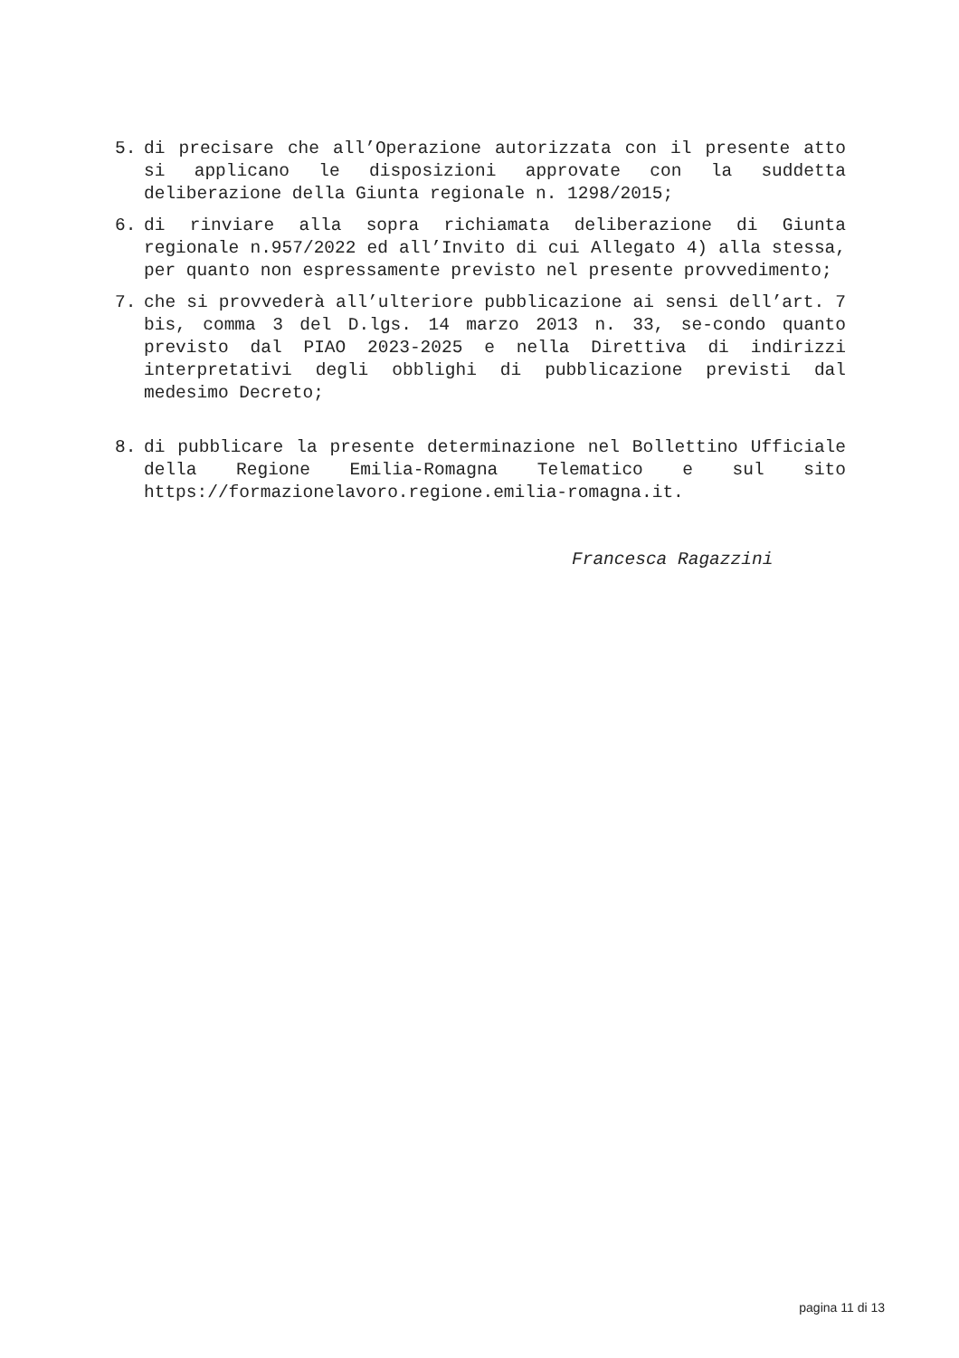5. di precisare che all’Operazione autorizzata con il presente atto si applicano le disposizioni approvate con la suddetta deliberazione della Giunta regionale n. 1298/2015;
6. di rinviare alla sopra richiamata deliberazione di Giunta regionale n.957/2022 ed all’Invito di cui Allegato 4) alla stessa, per quanto non espressamente previsto nel presente provvedimento;
7. che si provvederà all’ulteriore pubblicazione ai sensi dell’art. 7 bis, comma 3 del D.lgs. 14 marzo 2013 n. 33, se-condo quanto previsto dal PIAO 2023-2025 e nella Direttiva di indirizzi interpretativi degli obblighi di pubblicazione previsti dal medesimo Decreto;
8. di pubblicare la presente determinazione nel Bollettino Ufficiale della Regione Emilia-Romagna Telematico e sul sito https://formazionelavoro.regione.emilia-romagna.it.
Francesca Ragazzini
pagina 11 di 13